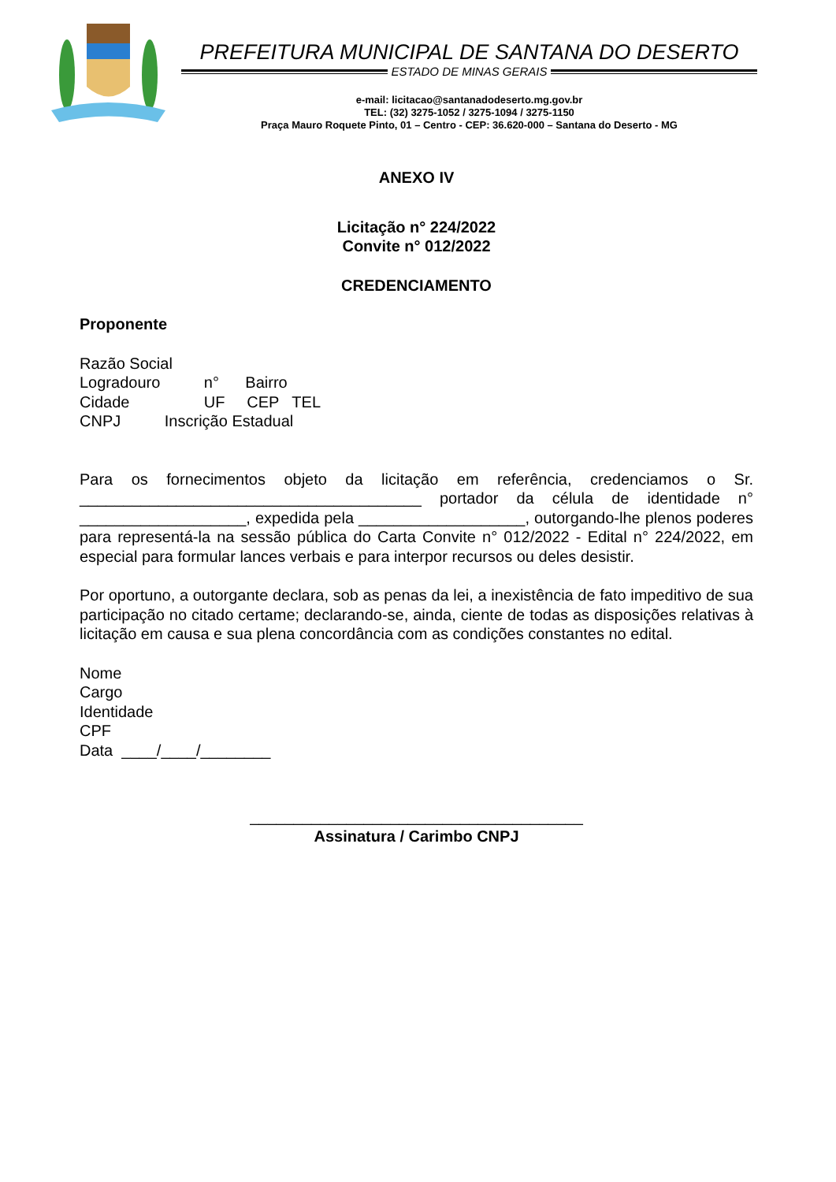PREFEITURA MUNICIPAL DE SANTANA DO DESERTO
ESTADO DE MINAS GERAIS
e-mail: licitacao@santanadodeserto.mg.gov.br
TEL: (32) 3275-1052 / 3275-1094 / 3275-1150
Praça Mauro Roquete Pinto, 01 – Centro - CEP: 36.620-000 – Santana do Deserto - MG
ANEXO IV
Licitação n° 224/2022
Convite n° 012/2022
CREDENCIAMENTO
Proponente
Razão Social Logradouro n° Bairro Cidade UF CEP TEL CNPJ Inscrição Estadual
Para os fornecimentos objeto da licitação em referência, credenciamos o Sr. _______________________________________ portador da célula de identidade n° ___________________, expedida pela ___________________, outorgando-lhe plenos poderes para representá-la na sessão pública do Carta Convite n° 012/2022 - Edital n° 224/2022, em especial para formular lances verbais e para interpor recursos ou deles desistir.
Por oportuno, a outorgante declara, sob as penas da lei, a inexistência de fato impeditivo de sua participação no citado certame; declarando-se, ainda, ciente de todas as disposições relativas à licitação em causa e sua plena concordância com as condições constantes no edital.
Nome
Cargo
Identidade
CPF
Data ____/____/________
______________________________________
Assinatura / Carimbo CNPJ